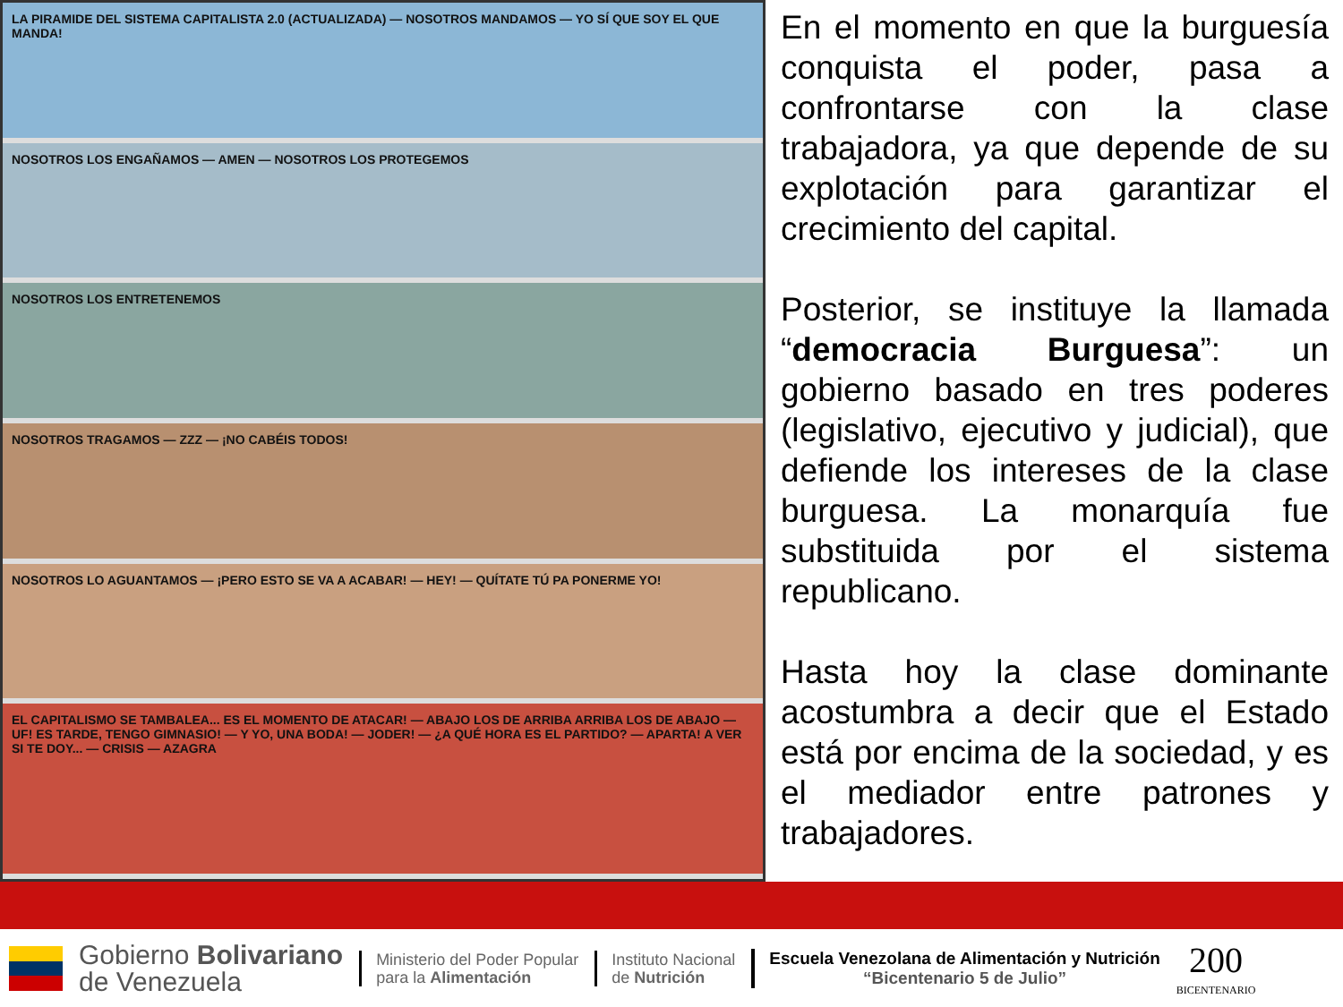LA PIRAMIDE DEL SISTEMA CAPITALISTA 2.0 (ACTUALIZADA) — NOSOTROS MANDAMOS — YO SÍ QUE SOY EL QUE MANDA!
NOSOTROS LOS ENGAÑAMOS — AMEN — NOSOTROS LOS PROTEGEMOS
NOSOTROS LOS ENTRETENEMOS
NOSOTROS TRAGAMOS — ZZZ — ¡NO CABÉIS TODOS!
NOSOTROS LO AGUANTAMOS — ¡PERO ESTO SE VA A ACABAR! — HEY! — QUÍTATE TÚ PA PONERME YO!
EL CAPITALISMO SE TAMBALEA... ES EL MOMENTO DE ATACAR! — ABAJO LOS DE ARRIBA ARRIBA LOS DE ABAJO — UF! ES TARDE, TENGO GIMNASIO! — Y YO, UNA BODA! — JODER! — ¿A QUÉ HORA ES EL PARTIDO? — APARTA! A VER SI TE DOY... — CRISIS — AZAGRA
En el momento en que la burguesía conquista el poder, pasa a confrontarse con la clase trabajadora, ya que depende de su explotación para garantizar el crecimiento del capital.
Posterior, se instituye la llamada “democracia Burguesa”: un gobierno basado en tres poderes (legislativo, ejecutivo y judicial), que defiende los intereses de la clase burguesa. La monarquía fue substituida por el sistema republicano.
Hasta hoy la clase dominante acostumbra a decir que el Estado está por encima de la sociedad, y es el mediador entre patrones y trabajadores.
Gobierno Bolivariano
de Venezuela
Ministerio del Poder Popular
para la Alimentación
Instituto Nacional
de Nutrición
Escuela Venezolana de Alimentación y Nutrición
“Bicentenario 5 de Julio”
200
BICENTENARIO